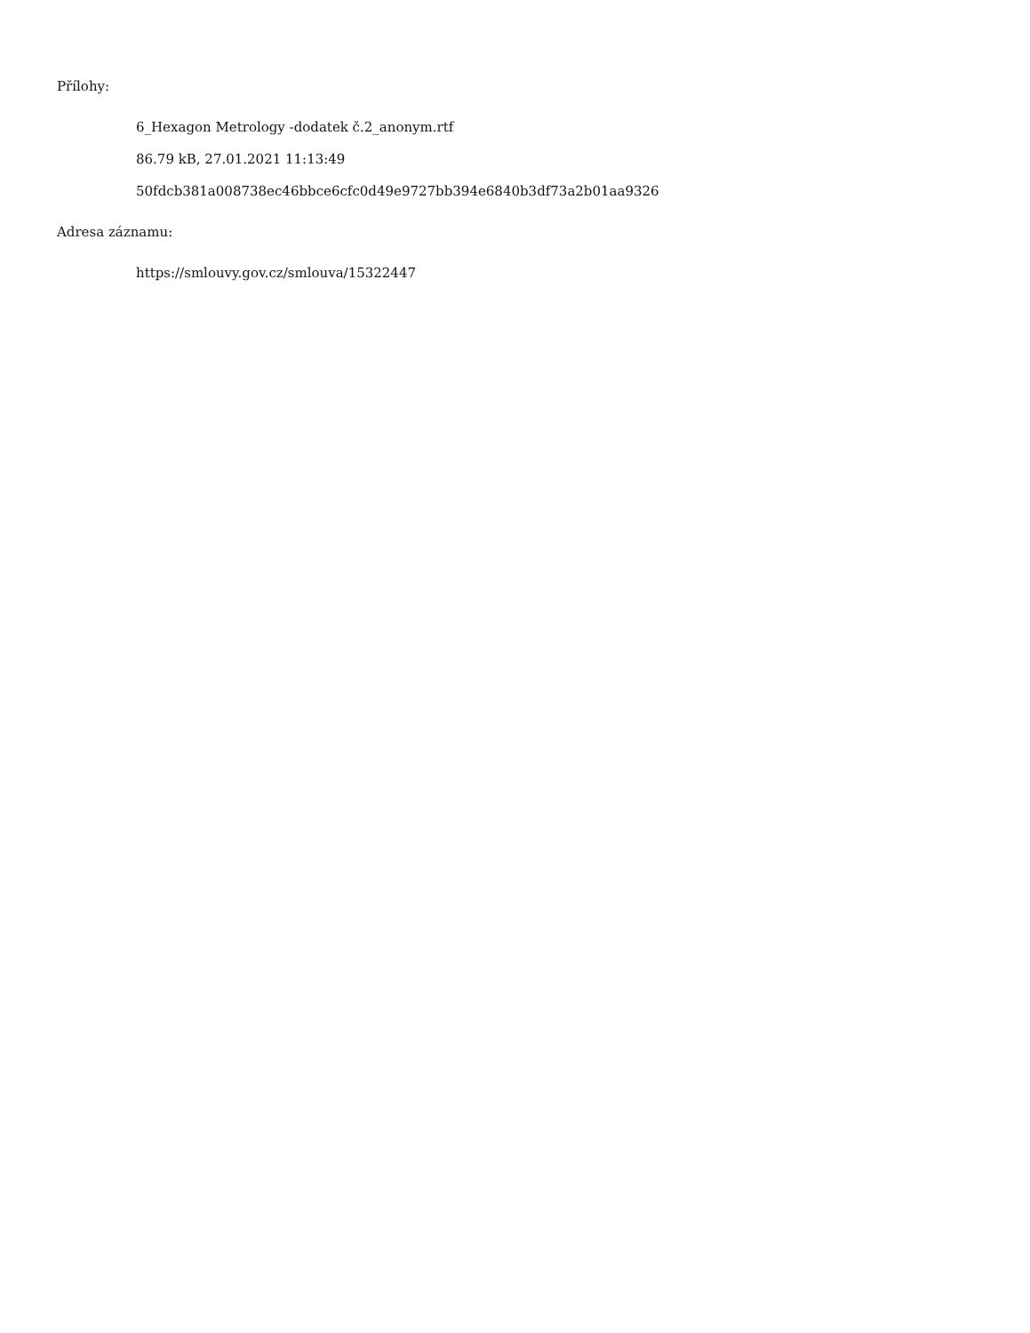Přílohy:
6_Hexagon Metrology -dodatek č.2_anonym.rtf
86.79 kB, 27.01.2021 11:13:49
50fdcb381a008738ec46bbce6cfc0d49e9727bb394e6840b3df73a2b01aa9326
Adresa záznamu:
https://smlouvy.gov.cz/smlouva/15322447